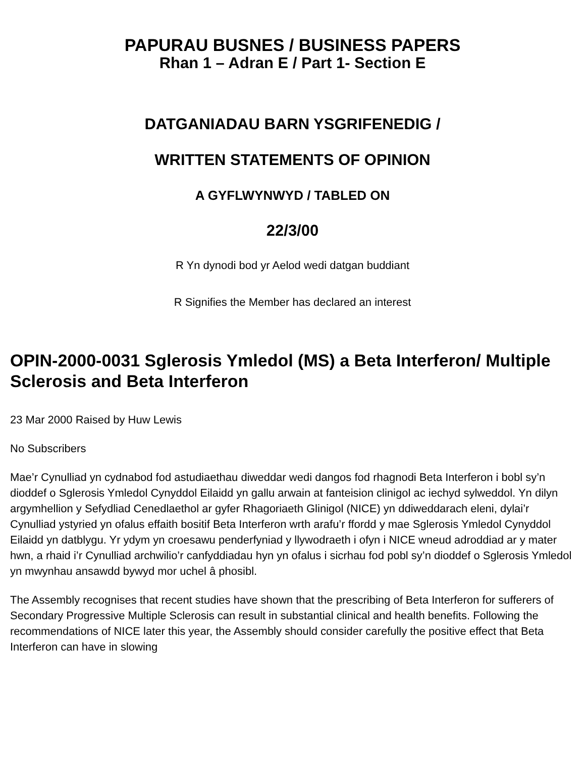PAPURAU BUSNES / BUSINESS PAPERS
Rhan 1 – Adran E / Part 1- Section E
DATGANIADAU BARN YSGRIFENEDIG /
WRITTEN STATEMENTS OF OPINION
A GYFLWYNWYD / TABLED ON
22/3/00
R Yn dynodi bod yr Aelod wedi datgan buddiant
R Signifies the Member has declared an interest
OPIN-2000-0031 Sglerosis Ymledol (MS) a Beta Interferon/ Multiple Sclerosis and Beta Interferon
23 Mar 2000 Raised by Huw Lewis
No Subscribers
Mae’r Cynulliad yn cydnabod fod astudiaethau diweddar wedi dangos fod rhagnodi Beta Interferon i bobl sy’n dioddef o Sglerosis Ymledol Cynyddol Eilaidd yn gallu arwain at fanteision clinigol ac iechyd sylweddol. Yn dilyn argymhellion y Sefydliad Cenedlaethol ar gyfer Rhagoriaeth Glinigol (NICE) yn ddiweddarach eleni, dylai’r Cynulliad ystyried yn ofalus effaith bositif Beta Interferon wrth arafu’r ffordd y mae Sglerosis Ymledol Cynyddol Eilaidd yn datblygu. Yr ydym yn croesawu penderfyniad y llywodraeth i ofyn i NICE wneud adroddiad ar y mater hwn, a rhaid i’r Cynulliad archwilio’r canfyddiadau hyn yn ofalus i sicrhau fod pobl sy’n dioddef o Sglerosis Ymledol yn mwynhau ansawdd bywyd mor uchel â phosibl.
The Assembly recognises that recent studies have shown that the prescribing of Beta Interferon for sufferers of Secondary Progressive Multiple Sclerosis can result in substantial clinical and health benefits. Following the recommendations of NICE later this year, the Assembly should consider carefully the positive effect that Beta Interferon can have in slowing